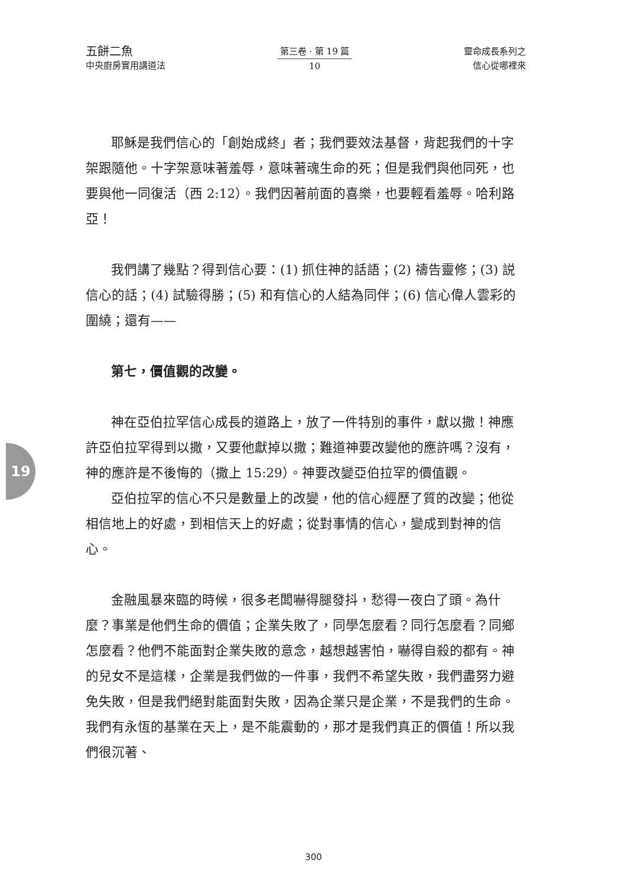五餅二魚
中央廚房實用講道法
第三卷 · 第 19 篇
10
靈命成長系列之
信心從哪裡來
19
耶穌是我們信心的「創始成終」者；我們要效法基督，背起我們的十字架跟隨他。十字架意味著羞辱，意味著魂生命的死；但是我們與他同死，也要與他一同復活（西 2:12）。我們因著前面的喜樂，也要輕看羞辱。哈利路亞！
我們講了幾點？得到信心要：(1) 抓住神的話語；(2) 禱告靈修；(3) 説信心的話；(4) 試驗得勝；(5) 和有信心的人結為同伴；(6) 信心偉人雲彩的圍繞；還有——
第七，價值觀的改變。
神在亞伯拉罕信心成長的道路上，放了一件特別的事件，獻以撒！神應許亞伯拉罕得到以撒，又要他獻掉以撒；難道神要改變他的應許嗎？沒有，神的應許是不後悔的（撒上 15:29）。神要改變亞伯拉罕的價值觀。
亞伯拉罕的信心不只是數量上的改變，他的信心經歷了質的改變；他從相信地上的好處，到相信天上的好處；從對事情的信心，變成到對神的信心。
金融風暴來臨的時候，很多老闆嚇得腿發抖，愁得一夜白了頭。為什麼？事業是他們生命的價值；企業失敗了，同學怎麼看？同行怎麼看？同鄉怎麼看？他們不能面對企業失敗的意念，越想越害怕，嚇得自殺的都有。神的兒女不是這樣，企業是我們做的一件事，我們不希望失敗，我們盡努力避免失敗，但是我們絕對能面對失敗，因為企業只是企業，不是我們的生命。我們有永恆的基業在天上，是不能震動的，那才是我們真正的價值！所以我們很沉著、
300